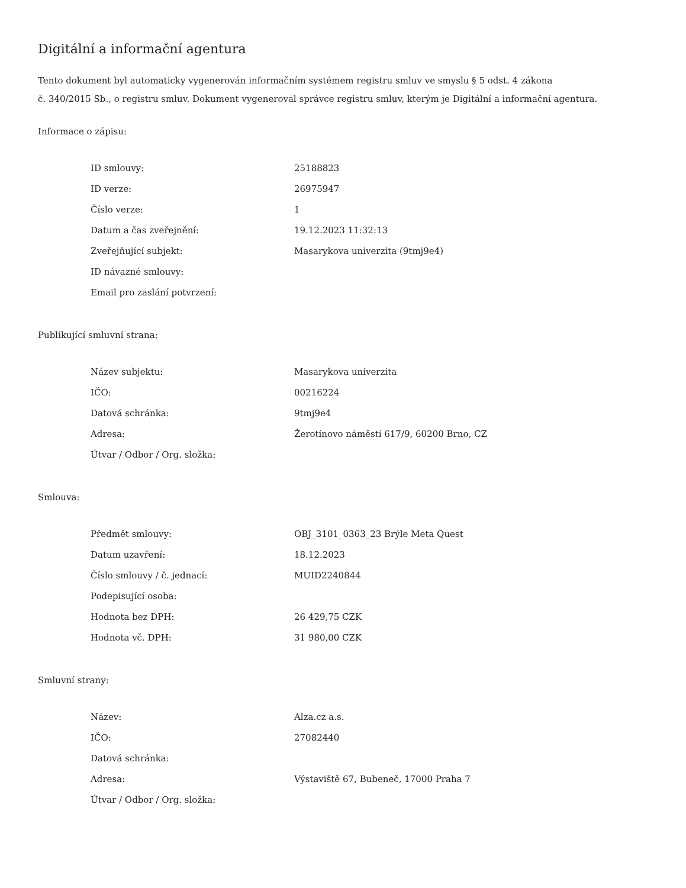Digitální a informační agentura
Tento dokument byl automaticky vygenerován informačním systémem registru smluv ve smyslu § 5 odst. 4 zákona
č. 340/2015 Sb., o registru smluv. Dokument vygeneroval správce registru smluv, kterým je Digitální a informační agentura.
Informace o zápisu:
| ID smlouvy: | 25188823 |
| ID verze: | 26975947 |
| Číslo verze: | 1 |
| Datum a čas zveřejnění: | 19.12.2023 11:32:13 |
| Zveřejňující subjekt: | Masarykova univerzita (9tmj9e4) |
| ID návazné smlouvy: | |
| Email pro zaslání potvrzení: | |
Publikující smluvní strana:
| Název subjektu: | Masarykova univerzita |
| IČO: | 00216224 |
| Datová schránka: | 9tmj9e4 |
| Adresa: | Žerotínovo náměstí 617/9, 60200 Brno, CZ |
| Útvar / Odbor / Org. složka: | |
Smlouva:
| Předmět smlouvy: | OBJ_3101_0363_23 Brýle Meta Quest |
| Datum uzavření: | 18.12.2023 |
| Číslo smlouvy / č. jednací: | MUID2240844 |
| Podepisující osoba: | |
| Hodnota bez DPH: | 26 429,75 CZK |
| Hodnota vč. DPH: | 31 980,00 CZK |
Smluvní strany:
| Název: | Alza.cz a.s. |
| IČO: | 27082440 |
| Datová schránka: | |
| Adresa: | Výstaviště 67, Bubeneč, 17000 Praha 7 |
| Útvar / Odbor / Org. složka: | |